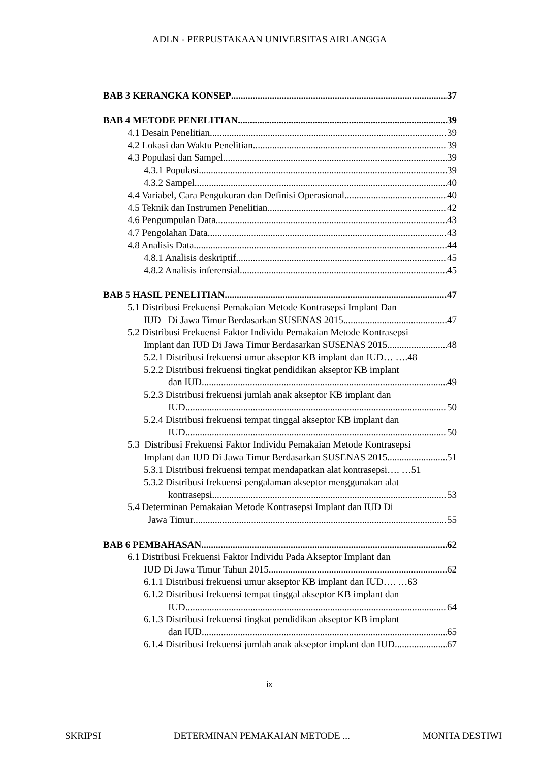ADLN - PERPUSTAKAAN UNIVERSITAS AIRLANGGA
BAB 3 KERANGKA KONSEP 37
BAB 4 METODE PENELITIAN 39
4.1 Desain Penelitian 39
4.2 Lokasi dan Waktu Penelitian 39
4.3 Populasi dan Sampel 39
4.3.1 Populasi 39
4.3.2 Sampel 40
4.4 Variabel, Cara Pengukuran dan Definisi Operasional 40
4.5 Teknik dan Instrumen Penelitian 42
4.6 Pengumpulan Data 43
4.7 Pengolahan Data 43
4.8 Analisis Data 44
4.8.1 Analisis deskriptif 45
4.8.2 Analisis inferensial 45
BAB 5 HASIL PENELITIAN 47
5.1 Distribusi Frekuensi Pemakaian Metode Kontrasepsi Implant Dan
IUD Di Jawa Timur Berdasarkan SUSENAS 2015 47
5.2 Distribusi Frekuensi Faktor Individu Pemakaian Metode Kontrasepsi
Implant dan IUD Di Jawa Timur Berdasarkan SUSENAS 2015 48
5.2.1 Distribusi frekuensi umur akseptor KB implant dan IUD… ….48
5.2.2 Distribusi frekuensi tingkat pendidikan akseptor KB implant
dan IUD 49
5.2.3 Distribusi frekuensi jumlah anak akseptor KB implant dan
IUD 50
5.2.4 Distribusi frekuensi tempat tinggal akseptor KB implant dan
IUD 50
5.3 Distribusi Frekuensi Faktor Individu Pemakaian Metode Kontrasepsi
Implant dan IUD Di Jawa Timur Berdasarkan SUSENAS 2015 51
5.3.1 Distribusi frekuensi tempat mendapatkan alat kontrasepsi…. …51
5.3.2 Distribusi frekuensi pengalaman akseptor menggunakan alat
kontrasepsi 53
5.4 Determinan Pemakaian Metode Kontrasepsi Implant dan IUD Di
Jawa Timur 55
BAB 6 PEMBAHASAN 62
6.1 Distribusi Frekuensi Faktor Individu Pada Akseptor Implant dan
IUD Di Jawa Timur Tahun 2015 62
6.1.1 Distribusi frekuensi umur akseptor KB implant dan IUD…. …63
6.1.2 Distribusi frekuensi tempat tinggal akseptor KB implant dan
IUD 64
6.1.3 Distribusi frekuensi tingkat pendidikan akseptor KB implant
dan IUD 65
6.1.4 Distribusi frekuensi jumlah anak akseptor implant dan IUD 67
ix
SKRIPSI DETERMINAN PEMAKAIAN METODE ... MONITA DESTIWI